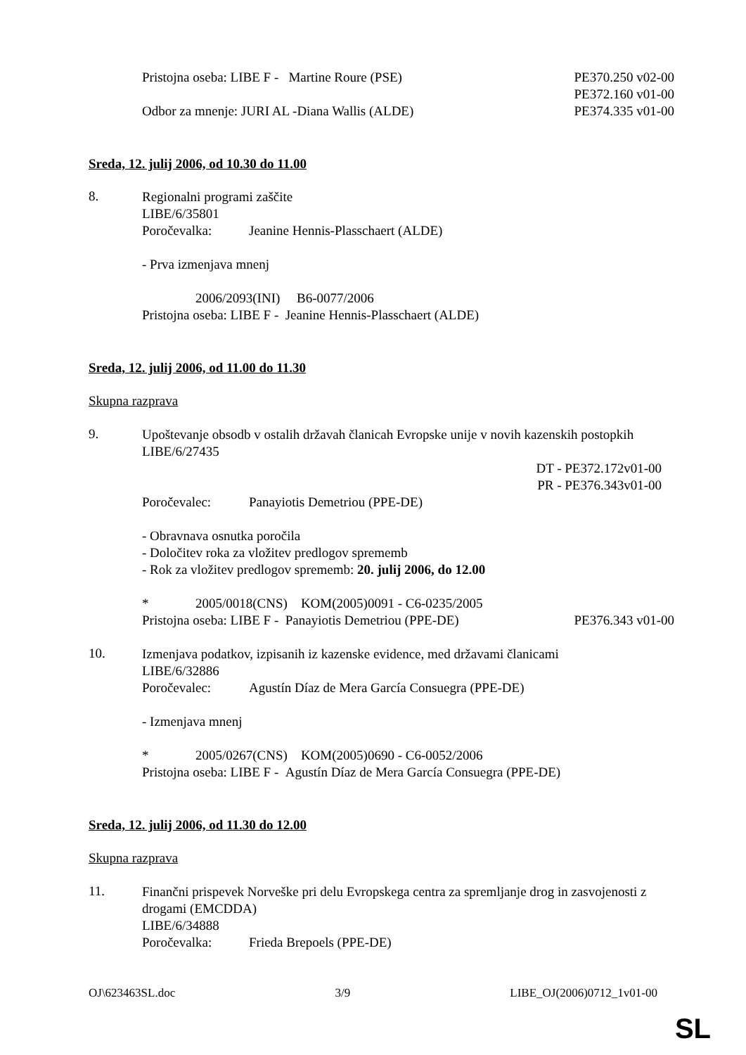Pristojna oseba: LIBE F - Martine Roure (PSE)
PE370.250 v02-00
PE372.160 v01-00
Odbor za mnenje: JURI AL -Diana Wallis (ALDE)
PE374.335 v01-00
Sreda, 12. julij 2006, od 10.30 do 11.00
8.
Regionalni programi zaščite
LIBE/6/35801
Poročevalka: Jeanine Hennis-Plasschaert (ALDE)
- Prva izmenjava mnenj
2006/2093(INI) B6-0077/2006
Pristojna oseba: LIBE F - Jeanine Hennis-Plasschaert (ALDE)
Sreda, 12. julij 2006, od 11.00 do 11.30
Skupna razprava
9.
Upoštevanje obsodb v ostalih državah članicah Evropske unije v novih kazenskih postopkih
LIBE/6/27435
DT - PE372.172v01-00
PR - PE376.343v01-00
Poročevalec: Panayiotis Demetriou (PPE-DE)
- Obravnava osnutka poročila
- Določitev roka za vložitev predlogov sprememb
- Rok za vložitev predlogov sprememb: 20. julij 2006, do 12.00
* 2005/0018(CNS) KOM(2005)0091 - C6-0235/2005
Pristojna oseba: LIBE F - Panayiotis Demetriou (PPE-DE)
PE376.343 v01-00
10.
Izmenjava podatkov, izpisanih iz kazenske evidence, med državami članicami
LIBE/6/32886
Poročevalec: Agustín Díaz de Mera García Consuegra (PPE-DE)
- Izmenjava mnenj
* 2005/0267(CNS) KOM(2005)0690 - C6-0052/2006
Pristojna oseba: LIBE F - Agustín Díaz de Mera García Consuegra (PPE-DE)
Sreda, 12. julij 2006, od 11.30 do 12.00
Skupna razprava
11.
Finančni prispevek Norveške pri delu Evropskega centra za spremljanje drog in zasvojenosti z drogami (EMCDDA)
LIBE/6/34888
Poročevalka: Frieda Brepoels (PPE-DE)
OJ\623463SL.doc 3/9 LIBE_OJ(2006)0712_1v01-00
SL